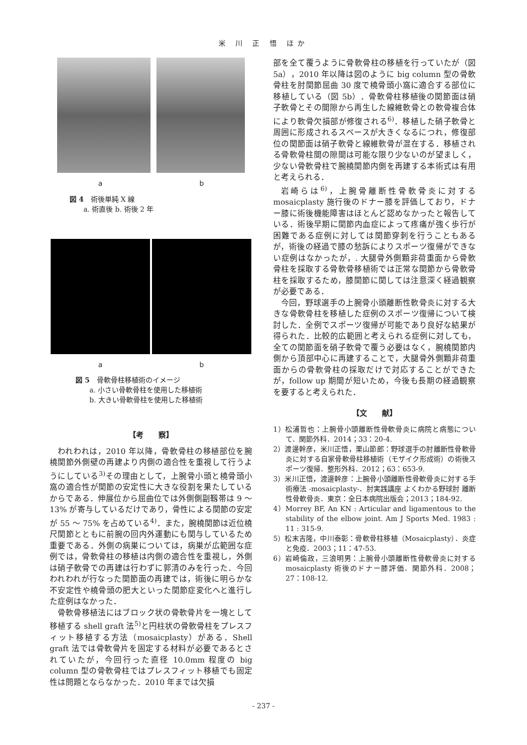米 川 正 悟 ほか
a b
図 4　術後単純 X 線
　　a. 術直後 b. 術後 2 年
a b
図 5　骨軟骨柱移植術のイメージ
　　a. 小さい骨軟骨柱を使用した移植術
　　b. 大きい骨軟骨柱を使用した移植術
【考　　察】
われわれは，2010 年以降，骨軟骨柱の移植部位を腕橈関節外側壁の再建より内側の適合性を重視して行うようにしている<sup>3)</sup>その理由として，上腕骨小頭と橈骨頭小窩の適合性が関節の安定性に大きな役割を果たしているからである．伸展位から屈曲位では外側側副靱帯は 9 ～ 13% が寄与しているだけであり，骨性による関節の安定が 55 ～ 75% を占めている<sup>4)</sup>．また，腕橈関節は近位橈尺関節とともに前腕の回内外運動にも関与しているため重要である．外側の病巣については，病巣が広範囲な症例では，骨軟骨柱の移植は内側の適合性を重視し，外側は硝子軟骨での再建は行わずに郭清のみを行った．今回われわれが行なった関節面の再建では，術後に明らかな不安定性や橈骨頭の肥大といった関節症変化へと進行した症例はなかった．
骨軟骨移植法にはブロック状の骨軟骨片を一塊として移植する shell graft 法<sup>5)</sup>と円柱状の骨軟骨柱をプレスフィット移植する方法（mosaicplasty）がある．Shell graft 法では骨軟骨片を固定する材料が必要であるとされていたが，今回行った直径 10.0mm 程度の big column 型の骨軟骨柱ではプレスフィット移植でも固定性は問題とならなかった．2010 年までは欠損
部を全て覆うように骨軟骨柱の移植を行っていたが（図 5a），2010 年以降は図のように big column 型の骨軟骨柱を肘関節屈曲 30 度で橈骨頭小窩に適合する部位に移植している（図 5b）．骨軟骨柱移植後の関節面は硝子軟骨とその間隙から再生した線維軟骨との軟骨複合体により軟骨欠損部が修復される<sup>6)</sup>．移植した硝子軟骨と周囲に形成されるスペースが大きくなるにつれ，修復部位の関節面は硝子軟骨と線維軟骨が混在する．移植される骨軟骨柱間の隙間は可能な限り少ないのが望ましく，少ない骨軟骨柱で腕橈関節内側を再建する本術式は有用と考えられる．
岩崎らは<sup>6)</sup>，上腕骨離断性骨軟骨炎に対する mosaicplasty 施行後のドナー膝を評価しており，ドナー膝に術後機能障害はほとんど認めなかったと報告している．術後早期に関節内血症によって疼痛が強く歩行が困難である症例に対しては関節穿刺を行うこともあるが，術後の経過で膝の愁訴によりスポーツ復帰ができない症例はなかったが，. 大腿骨外側顆非荷重面から骨軟骨柱を採取する骨軟骨移植術では正常な関節から骨軟骨柱を採取するため，膝関節に関しては注意深く経過観察が必要である．
今回，野球選手の上腕骨小頭離断性軟骨炎に対する大きな骨軟骨柱を移植した症例のスポーツ復帰について検討した．全例でスポーツ復帰が可能であり良好な結果が得られた．比較的広範囲と考えられる症例に対しても，全ての関節面を硝子軟骨で覆う必要はなく，腕橈関節内側から頂部中心に再建することで，大腿骨外側顆非荷重面からの骨軟骨柱の採取だけで対応することができたが，follow up 期間が短いため，今後も長期の経過観察を要すると考えられた．
【文　　献】
1）松浦哲也：上腕骨小頭離断性骨軟骨炎に病院と病態について．関節外科．2014；33：20-4.
2）渡邊幹彦，米川正悟，栗山節郎：野球選手の肘離断性骨軟骨炎に対する自家骨軟骨柱移植術（モザイク形成術）の術後スポーツ復帰．整形外科．2012；63：653-9.
3）米川正悟，渡邊幹彦：上腕骨小頭離断性骨軟骨炎に対する手術療法 -mosaicplasty-．肘実践講座 よくわかる野球肘 離断性骨軟骨炎．東京：全日本病院出版会；2013；184-92.
4）Morrey BF, An KN : Articular and ligamentous to the stability of the elbow joint. Am J Sports Med. 1983 : 11 : 315-9.
5）松末吉隆，中川泰彰：骨軟骨柱移植（Mosaicplasty）．炎症と免疫．2003；11：47-53.
6）岩崎倫政，三浪明男：上腕骨小頭離断性骨軟骨炎に対する mosaicplasty 術後のドナー膝評価．関節外科．2008；27：108-12.
- 237 -